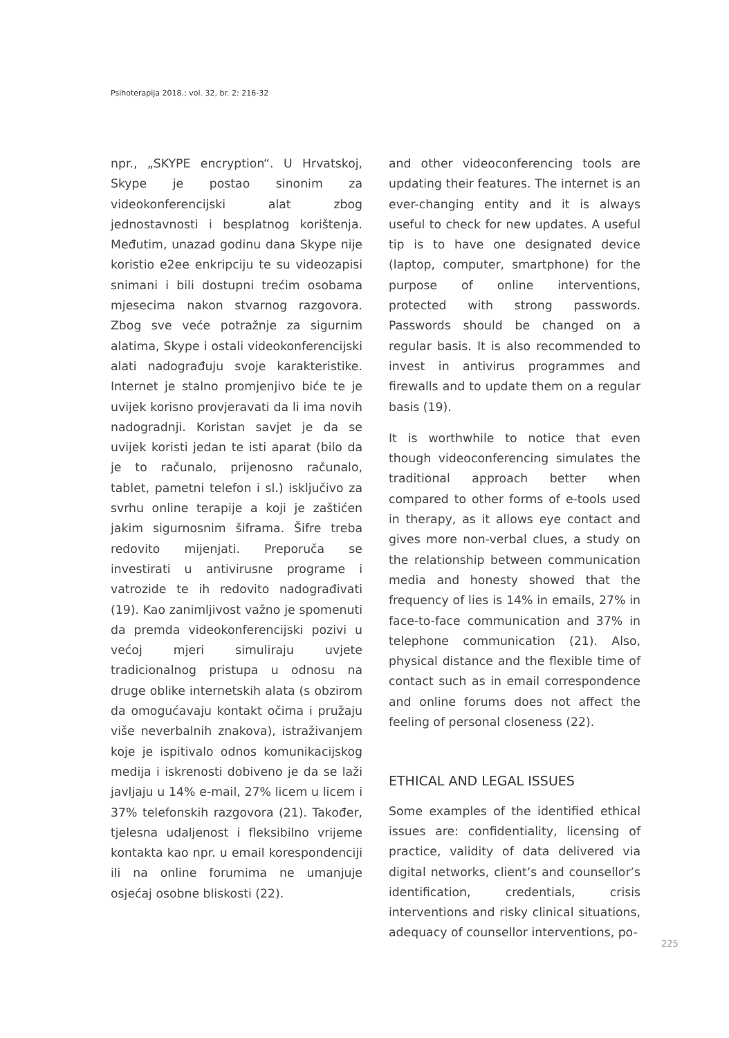Psihoterapija 2018.; vol. 32, br. 2: 216-32
npr., „SKYPE encryption“. U Hrvatskoj, Skype je postao sinonim za videokonferencijski alat zbog jednostavnosti i besplatnog korištenja. Međutim, unazad godinu dana Skype nije koristio e2ee enkripciju te su videozapisi snimani i bili dostupni trećim osobama mjesecima nakon stvarnog razgovora. Zbog sve veće potražnje za sigurnim alatima, Skype i ostali videokonferencijski alati nadograđuju svoje karakteristike. Internet je stalno promjenjivo biće te je uvijek korisno provjeravati da li ima novih nadogradnji. Koristan savjet je da se uvijek koristi jedan te isti aparat (bilo da je to računalo, prijenosno računalo, tablet, pametni telefon i sl.) isključivo za svrhu online terapije a koji je zaštićen jakim sigurnosnim šiframa. Šifre treba redovito mijenjati. Preporuča se investirati u antivirusne programe i vatrozide te ih redovito nadograđivati (19). Kao zanimljivost važno je spomenuti da premda videokonferencijski pozivi u većoj mjeri simuliraju uvjete tradicionalnog pristupa u odnosu na druge oblike internetskih alata (s obzirom da omogućavaju kontakt očima i pružaju više neverbalnih znakova), istraživanjem koje je ispitivalo odnos komunikacijskog medija i iskrenosti dobiveno je da se laži javljaju u 14% e-mail, 27% licem u licem i 37% telefonskih razgovora (21). Također, tjelesna udaljenost i fleksibilno vrijeme kontakta kao npr. u email korespondenciji ili na online forumima ne umanjuje osjećaj osobne bliskosti (22).
and other videoconferencing tools are updating their features. The internet is an ever-changing entity and it is always useful to check for new updates. A useful tip is to have one designated device (laptop, computer, smartphone) for the purpose of online interventions, protected with strong passwords. Passwords should be changed on a regular basis. It is also recommended to invest in antivirus programmes and firewalls and to update them on a regular basis (19).
It is worthwhile to notice that even though videoconferencing simulates the traditional approach better when compared to other forms of e-tools used in therapy, as it allows eye contact and gives more non-verbal clues, a study on the relationship between communication media and honesty showed that the frequency of lies is 14% in emails, 27% in face-to-face communication and 37% in telephone communication (21). Also, physical distance and the flexible time of contact such as in email correspondence and online forums does not affect the feeling of personal closeness (22).
ETHICAL AND LEGAL ISSUES
Some examples of the identified ethical issues are: confidentiality, licensing of practice, validity of data delivered via digital networks, client’s and counsellor’s identification, credentials, crisis interventions and risky clinical situations, adequacy of counsellor interventions, po-
225